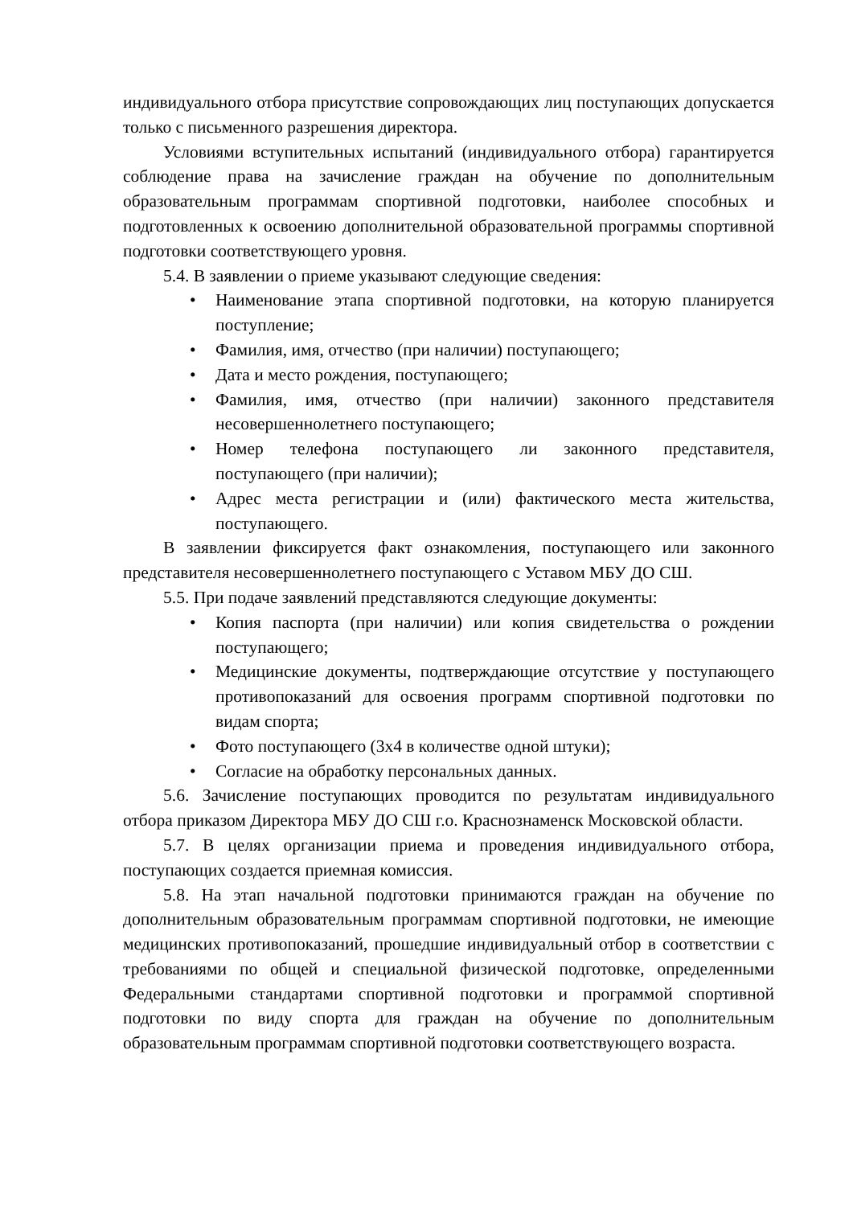индивидуального отбора присутствие сопровождающих лиц поступающих допускается только с письменного разрешения директора.
Условиями вступительных испытаний (индивидуального отбора) гарантируется соблюдение права на зачисление граждан на обучение по дополнительным образовательным программам спортивной подготовки, наиболее способных и подготовленных к освоению дополнительной образовательной программы спортивной подготовки соответствующего уровня.
5.4. В заявлении о приеме указывают следующие сведения:
• Наименование этапа спортивной подготовки, на которую планируется поступление;
• Фамилия, имя, отчество (при наличии) поступающего;
• Дата и место рождения, поступающего;
• Фамилия, имя, отчество (при наличии) законного представителя несовершеннолетнего поступающего;
• Номер телефона поступающего ли законного представителя, поступающего (при наличии);
• Адрес места регистрации и (или) фактического места жительства, поступающего.
В заявлении фиксируется факт ознакомления, поступающего или законного представителя несовершеннолетнего поступающего с Уставом МБУ ДО СШ.
5.5. При подаче заявлений представляются следующие документы:
• Копия паспорта (при наличии) или копия свидетельства о рождении поступающего;
• Медицинские документы, подтверждающие отсутствие у поступающего противопоказаний для освоения программ спортивной подготовки по видам спорта;
• Фото поступающего (3х4 в количестве одной штуки);
• Согласие на обработку персональных данных.
5.6. Зачисление поступающих проводится по результатам индивидуального отбора приказом Директора МБУ ДО СШ г.о. Краснознаменск Московской области.
5.7. В целях организации приема и проведения индивидуального отбора, поступающих создается приемная комиссия.
5.8. На этап начальной подготовки принимаются граждан на обучение по дополнительным образовательным программам спортивной подготовки, не имеющие медицинских противопоказаний, прошедшие индивидуальный отбор в соответствии с требованиями по общей и специальной физической подготовке, определенными Федеральными стандартами спортивной подготовки и программой спортивной подготовки по виду спорта для граждан на обучение по дополнительным образовательным программам спортивной подготовки соответствующего возраста.